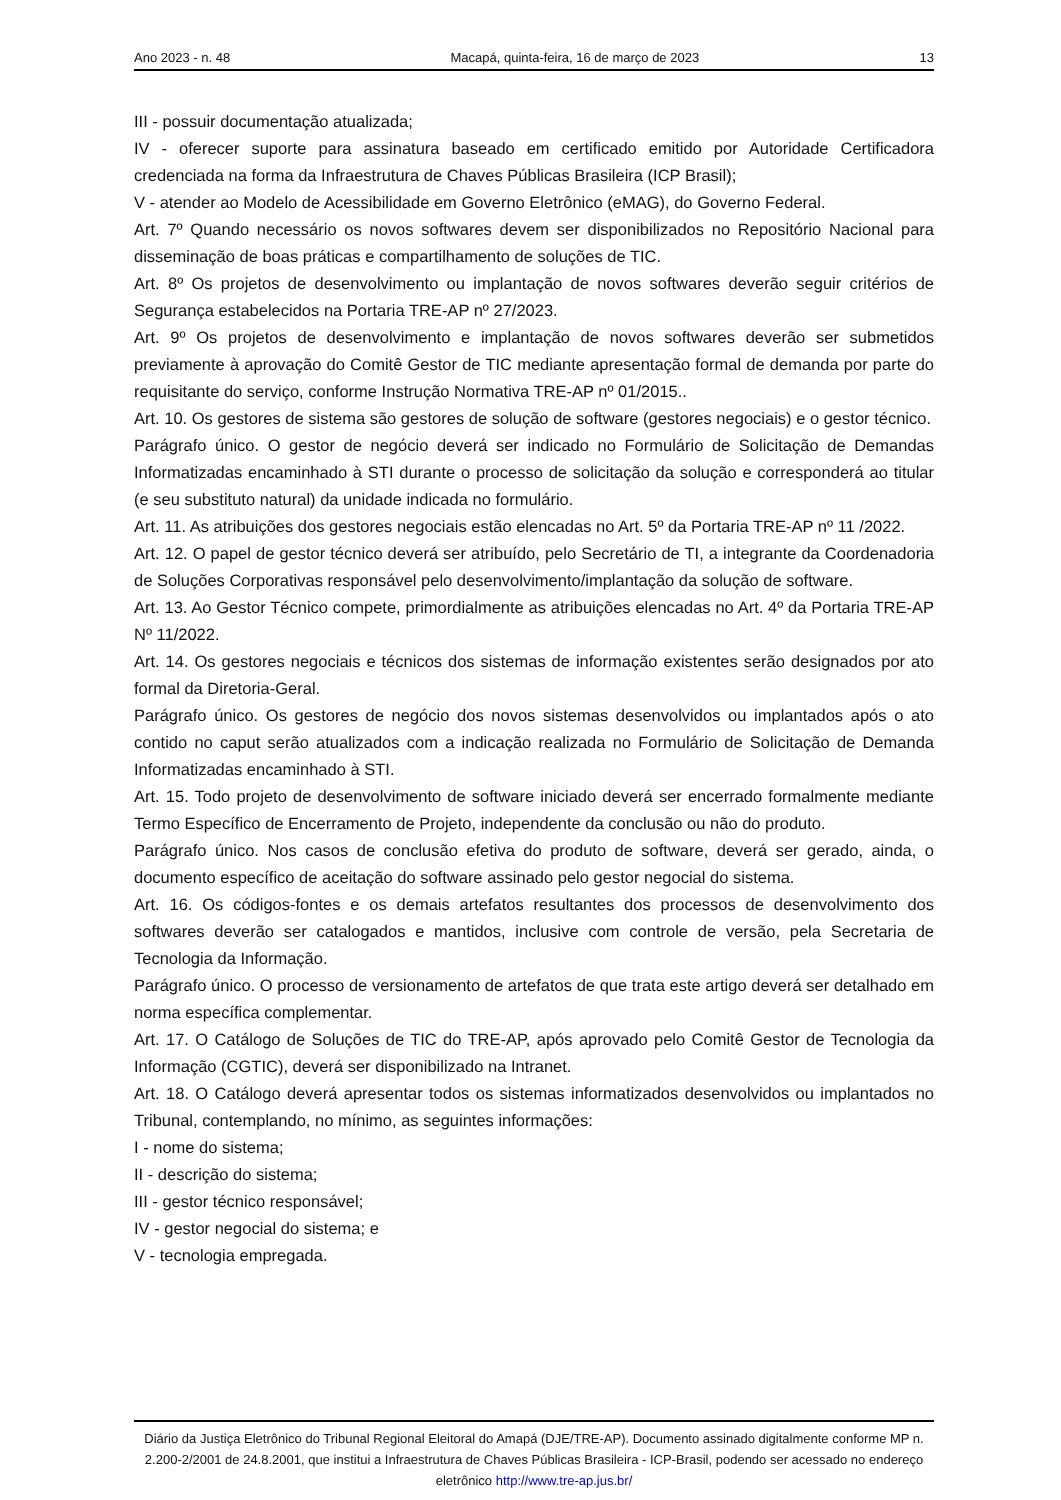Ano 2023 - n. 48 Macapá, quinta-feira, 16 de março de 2023 13
III - possuir documentação atualizada;
IV - oferecer suporte para assinatura baseado em certificado emitido por Autoridade Certificadora credenciada na forma da Infraestrutura de Chaves Públicas Brasileira (ICP Brasil);
V - atender ao Modelo de Acessibilidade em Governo Eletrônico (eMAG), do Governo Federal.
Art. 7º Quando necessário os novos softwares devem ser disponibilizados no Repositório Nacional para disseminação de boas práticas e compartilhamento de soluções de TIC.
Art. 8º Os projetos de desenvolvimento ou implantação de novos softwares deverão seguir critérios de Segurança estabelecidos na Portaria TRE-AP nº 27/2023.
Art. 9º Os projetos de desenvolvimento e implantação de novos softwares deverão ser submetidos previamente à aprovação do Comitê Gestor de TIC mediante apresentação formal de demanda por parte do requisitante do serviço, conforme Instrução Normativa TRE-AP nº 01/2015..
Art. 10. Os gestores de sistema são gestores de solução de software (gestores negociais) e o gestor técnico.
Parágrafo único. O gestor de negócio deverá ser indicado no Formulário de Solicitação de Demandas Informatizadas encaminhado à STI durante o processo de solicitação da solução e corresponderá ao titular (e seu substituto natural) da unidade indicada no formulário.
Art. 11. As atribuições dos gestores negociais estão elencadas no Art. 5º da Portaria TRE-AP nº 11 /2022.
Art. 12. O papel de gestor técnico deverá ser atribuído, pelo Secretário de TI, a integrante da Coordenadoria de Soluções Corporativas responsável pelo desenvolvimento/implantação da solução de software.
Art. 13. Ao Gestor Técnico compete, primordialmente as atribuições elencadas no Art. 4º da Portaria TRE-AP Nº 11/2022.
Art. 14. Os gestores negociais e técnicos dos sistemas de informação existentes serão designados por ato formal da Diretoria-Geral.
Parágrafo único. Os gestores de negócio dos novos sistemas desenvolvidos ou implantados após o ato contido no caput serão atualizados com a indicação realizada no Formulário de Solicitação de Demanda Informatizadas encaminhado à STI.
Art. 15. Todo projeto de desenvolvimento de software iniciado deverá ser encerrado formalmente mediante Termo Específico de Encerramento de Projeto, independente da conclusão ou não do produto.
Parágrafo único. Nos casos de conclusão efetiva do produto de software, deverá ser gerado, ainda, o documento específico de aceitação do software assinado pelo gestor negocial do sistema.
Art. 16. Os códigos-fontes e os demais artefatos resultantes dos processos de desenvolvimento dos softwares deverão ser catalogados e mantidos, inclusive com controle de versão, pela Secretaria de Tecnologia da Informação.
Parágrafo único. O processo de versionamento de artefatos de que trata este artigo deverá ser detalhado em norma específica complementar.
Art. 17. O Catálogo de Soluções de TIC do TRE-AP, após aprovado pelo Comitê Gestor de Tecnologia da Informação (CGTIC), deverá ser disponibilizado na Intranet.
Art. 18. O Catálogo deverá apresentar todos os sistemas informatizados desenvolvidos ou implantados no Tribunal, contemplando, no mínimo, as seguintes informações:
I - nome do sistema;
II - descrição do sistema;
III - gestor técnico responsável;
IV - gestor negocial do sistema; e
V - tecnologia empregada.
Diário da Justiça Eletrônico do Tribunal Regional Eleitoral do Amapá (DJE/TRE-AP). Documento assinado digitalmente conforme MP n. 2.200-2/2001 de 24.8.2001, que institui a Infraestrutura de Chaves Públicas Brasileira - ICP-Brasil, podendo ser acessado no endereço eletrônico http://www.tre-ap.jus.br/